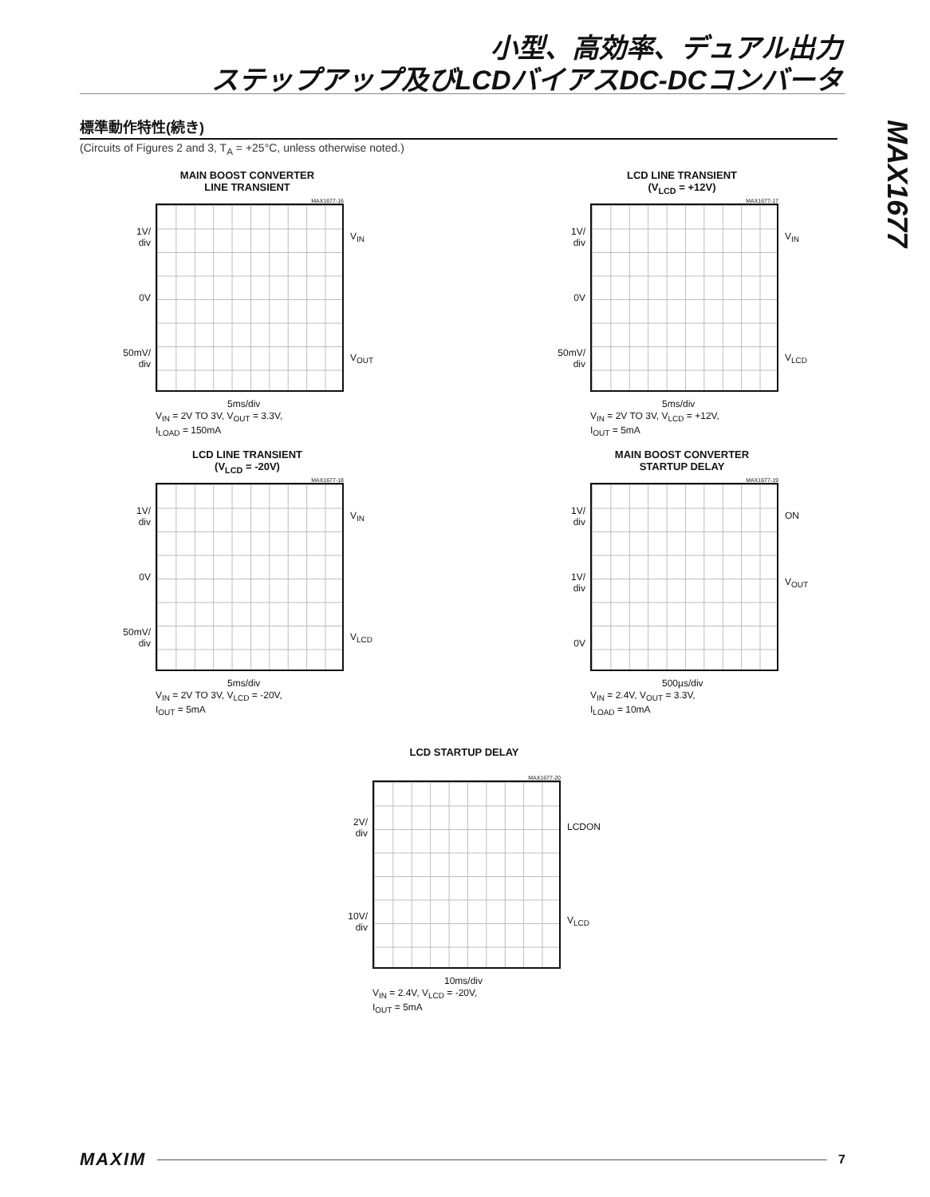小型、高効率、デュアル出力
ステップアップ及びLCDバイアスDC-DCコンバータ
MAX1677
標準動作特性(続き)
(Circuits of Figures 2 and 3, T<sub>A</sub> = +25°C, unless otherwise noted.)
MAIN BOOST CONVERTER
LINE TRANSIENT
MAX1677-16
1V/
div
0V
50mV/
div
V<sub>IN</sub>
V<sub>OUT</sub>
5ms/div
V<sub>IN</sub> = 2V TO 3V, V<sub>OUT</sub> = 3.3V,
I<sub>LOAD</sub> = 150mA
LCD LINE TRANSIENT
(V<sub>LCD</sub> = +12V)
MAX1677-17
1V/
div
0V
50mV/
div
V<sub>IN</sub>
V<sub>LCD</sub>
5ms/div
V<sub>IN</sub> = 2V TO 3V, V<sub>LCD</sub> = +12V,
I<sub>OUT</sub> = 5mA
LCD LINE TRANSIENT
(V<sub>LCD</sub> = -20V)
MAX1677-18
1V/
div
0V
50mV/
div
V<sub>IN</sub>
V<sub>LCD</sub>
5ms/div
V<sub>IN</sub> = 2V TO 3V, V<sub>LCD</sub> = -20V,
I<sub>OUT</sub> = 5mA
MAIN BOOST CONVERTER
STARTUP DELAY
MAX1677-19
1V/
div
1V/
div
0V
ON
V<sub>OUT</sub>
500µs/div
V<sub>IN</sub> = 2.4V, V<sub>OUT</sub> = 3.3V,
I<sub>LOAD</sub> = 10mA
LCD STARTUP DELAY
MAX1677-20
2V/
div
10V/
div
LCDON
V<sub>LCD</sub>
10ms/div
V<sub>IN</sub> = 2.4V, V<sub>LCD</sub> = -20V,
I<sub>OUT</sub> = 5mA
MAXIM 7